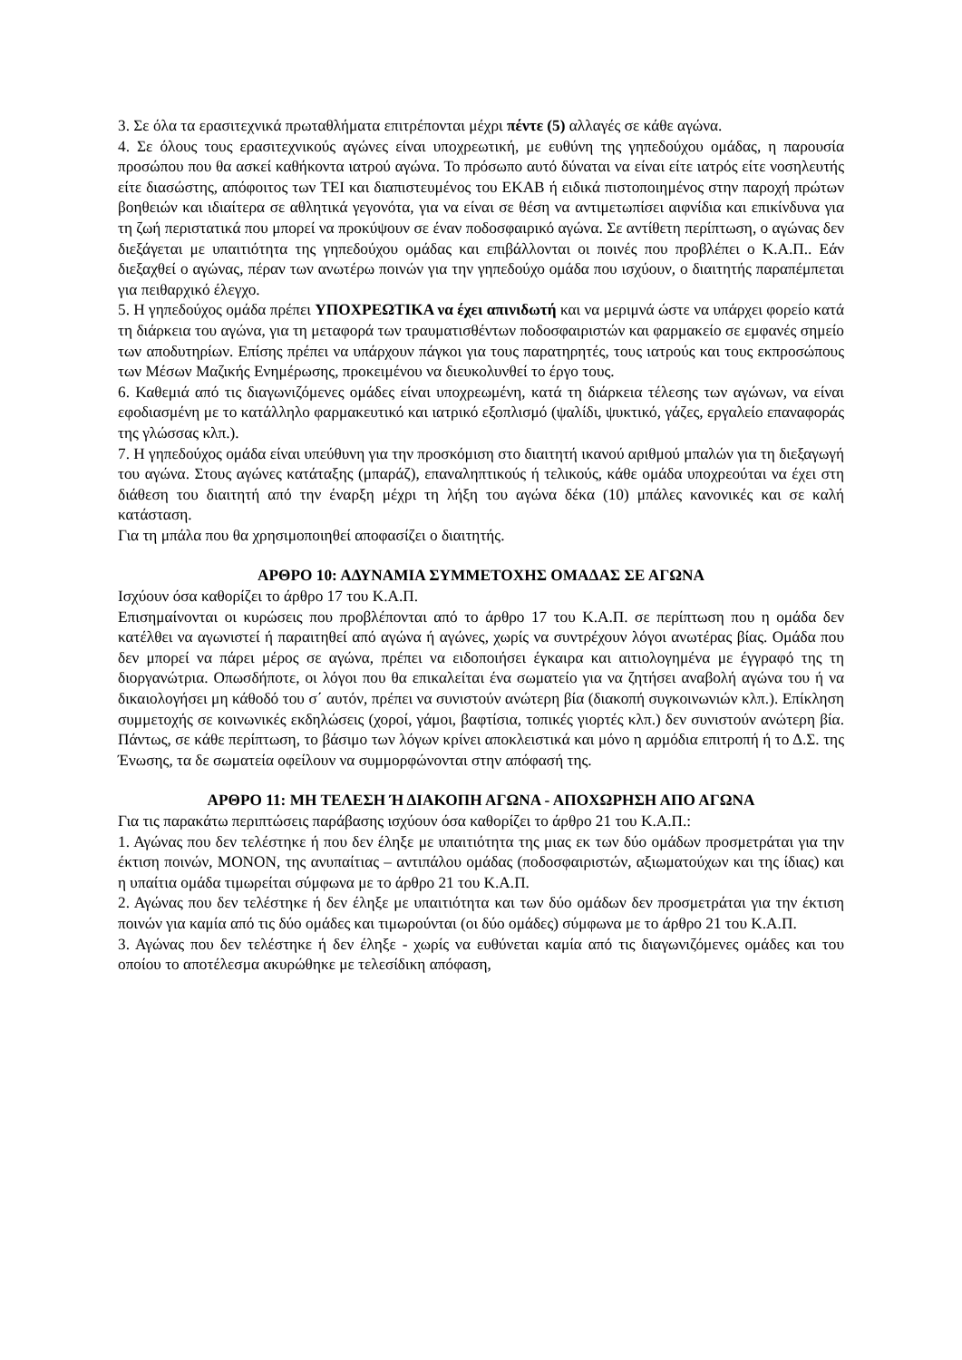3. Σε όλα τα ερασιτεχνικά πρωταθλήματα επιτρέπονται μέχρι πέντε (5) αλλαγές σε κάθε αγώνα.
4. Σε όλους τους ερασιτεχνικούς αγώνες είναι υποχρεωτική, με ευθύνη της γηπεδούχου ομάδας, η παρουσία προσώπου που θα ασκεί καθήκοντα ιατρού αγώνα. Το πρόσωπο αυτό δύναται να είναι είτε ιατρός είτε νοσηλευτής είτε διασώστης, απόφοιτος των ΤΕΙ και διαπιστευμένος του ΕΚΑΒ ή ειδικά πιστοποιημένος στην παροχή πρώτων βοηθειών και ιδιαίτερα σε αθλητικά γεγονότα, για να είναι σε θέση να αντιμετωπίσει αιφνίδια και επικίνδυνα για τη ζωή περιστατικά που μπορεί να προκύψουν σε έναν ποδοσφαιρικό αγώνα. Σε αντίθετη περίπτωση, ο αγώνας δεν διεξάγεται με υπαιτιότητα της γηπεδούχου ομάδας και επιβάλλονται οι ποινές που προβλέπει ο Κ.Α.Π.. Εάν διεξαχθεί ο αγώνας, πέραν των ανωτέρω ποινών για την γηπεδούχο ομάδα που ισχύουν, ο διαιτητής παραπέμπεται για πειθαρχικό έλεγχο.
5. Η γηπεδούχος ομάδα πρέπει ΥΠΟΧΡΕΩΤΙΚΑ να έχει απινιδωτή και να μεριμνά ώστε να υπάρχει φορείο κατά τη διάρκεια του αγώνα, για τη μεταφορά των τραυματισθέντων ποδοσφαιριστών και φαρμακείο σε εμφανές σημείο των αποδυτηρίων. Επίσης πρέπει να υπάρχουν πάγκοι για τους παρατηρητές, τους ιατρούς και τους εκπροσώπους των Μέσων Μαζικής Ενημέρωσης, προκειμένου να διευκολυνθεί το έργο τους.
6. Καθεμιά από τις διαγωνιζόμενες ομάδες είναι υποχρεωμένη, κατά τη διάρκεια τέλεσης των αγώνων, να είναι εφοδιασμένη με το κατάλληλο φαρμακευτικό και ιατρικό εξοπλισμό (ψαλίδι, ψυκτικό, γάζες, εργαλείο επαναφοράς της γλώσσας κλπ.).
7. Η γηπεδούχος ομάδα είναι υπεύθυνη για την προσκόμιση στο διαιτητή ικανού αριθμού μπαλών για τη διεξαγωγή του αγώνα. Στους αγώνες κατάταξης (μπαράζ), επαναληπτικούς ή τελικούς, κάθε ομάδα υποχρεούται να έχει στη διάθεση του διαιτητή από την έναρξη μέχρι τη λήξη του αγώνα δέκα (10) μπάλες κανονικές και σε καλή κατάσταση.
Για τη μπάλα που θα χρησιμοποιηθεί αποφασίζει ο διαιτητής.
ΑΡΘΡΟ 10: ΑΔΥΝΑΜΙΑ ΣΥΜΜΕΤΟΧΗΣ ΟΜΑΔΑΣ ΣΕ ΑΓΩΝΑ
Ισχύουν όσα καθορίζει το άρθρο 17 του Κ.Α.Π.
Επισημαίνονται οι κυρώσεις που προβλέπονται από το άρθρο 17 του Κ.Α.Π. σε περίπτωση που η ομάδα δεν κατέλθει να αγωνιστεί ή παραιτηθεί από αγώνα ή αγώνες, χωρίς να συντρέχουν λόγοι ανωτέρας βίας. Ομάδα που δεν μπορεί να πάρει μέρος σε αγώνα, πρέπει να ειδοποιήσει έγκαιρα και αιτιολογημένα με έγγραφό της τη διοργανώτρια. Οπωσδήποτε, οι λόγοι που θα επικαλείται ένα σωματείο για να ζητήσει αναβολή αγώνα του ή να δικαιολογήσει μη κάθοδό του σ΄ αυτόν, πρέπει να συνιστούν ανώτερη βία (διακοπή συγκοινωνιών κλπ.). Επίκληση συμμετοχής σε κοινωνικές εκδηλώσεις (χοροί, γάμοι, βαφτίσια, τοπικές γιορτές κλπ.) δεν συνιστούν ανώτερη βία. Πάντως, σε κάθε περίπτωση, το βάσιμο των λόγων κρίνει αποκλειστικά και μόνο η αρμόδια επιτροπή ή το Δ.Σ. της Ένωσης, τα δε σωματεία οφείλουν να συμμορφώνονται στην απόφασή της.
ΑΡΘΡΟ 11: ΜΗ ΤΕΛΕΣΗ Ή ΔΙΑΚΟΠΗ ΑΓΩΝΑ - ΑΠΟΧΩΡΗΣΗ ΑΠΟ ΑΓΩΝΑ
Για τις παρακάτω περιπτώσεις παράβασης ισχύουν όσα καθορίζει το άρθρο 21 του Κ.Α.Π.:
1. Αγώνας που δεν τελέστηκε ή που δεν έληξε με υπαιτιότητα της μιας εκ των δύο ομάδων προσμετράται για την έκτιση ποινών, ΜΟΝΟΝ, της ανυπαίτιας – αντιπάλου ομάδας (ποδοσφαιριστών, αξιωματούχων και της ίδιας) και η υπαίτια ομάδα τιμωρείται σύμφωνα με το άρθρο 21 του Κ.Α.Π.
2. Αγώνας που δεν τελέστηκε ή δεν έληξε με υπαιτιότητα και των δύο ομάδων δεν προσμετράται για την έκτιση ποινών για καμία από τις δύο ομάδες και τιμωρούνται (οι δύο ομάδες) σύμφωνα με το άρθρο 21 του Κ.Α.Π.
3. Αγώνας που δεν τελέστηκε ή δεν έληξε - χωρίς να ευθύνεται καμία από τις διαγωνιζόμενες ομάδες και του οποίου το αποτέλεσμα ακυρώθηκε με τελεσίδικη απόφαση,